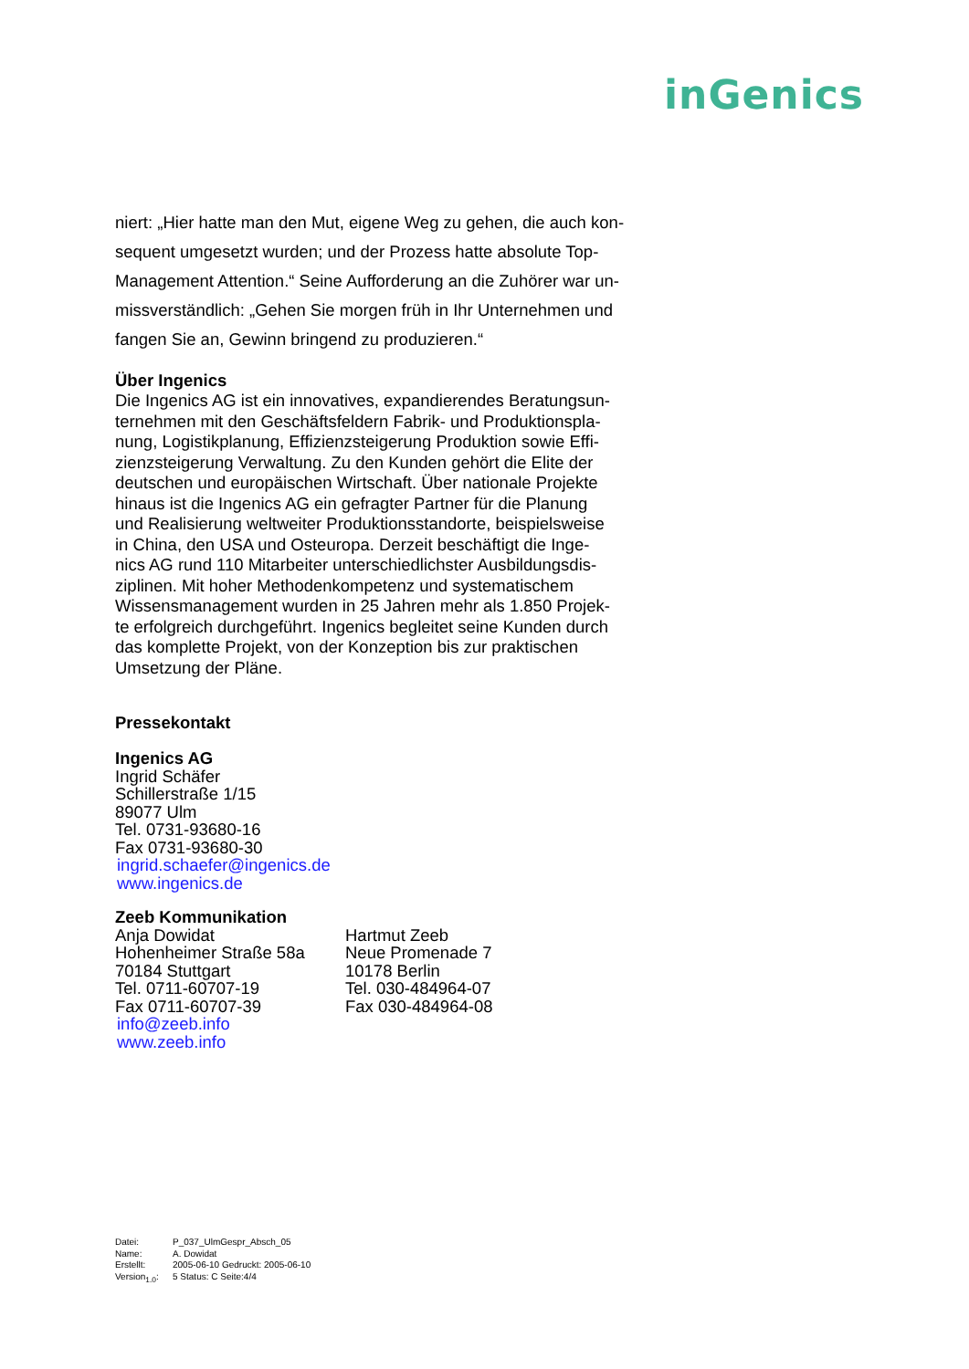inGenics
niert: „Hier hatte man den Mut, eigene Weg zu gehen, die auch kon-
sequent umgesetzt wurden; und der Prozess hatte absolute Top-
Management Attention.“ Seine Aufforderung an die Zuhörer war un-
missverständlich: „Gehen Sie morgen früh in Ihr Unternehmen und
fangen Sie an, Gewinn bringend zu produzieren.“
Über Ingenics
Die Ingenics AG ist ein innovatives, expandierendes Beratungsun-
ternehmen mit den Geschäftsfeldern Fabrik- und Produktionspla-
nung, Logistikplanung, Effizienzsteigerung Produktion sowie Effi-
zienzsteigerung Verwaltung. Zu den Kunden gehört die Elite der
deutschen und europäischen Wirtschaft. Über nationale Projekte
hinaus ist die Ingenics AG ein gefragter Partner für die Planung
und Realisierung weltweiter Produktionsstandorte, beispielsweise
in China, den USA und Osteuropa. Derzeit beschäftigt die Inge-
nics AG rund 110 Mitarbeiter unterschiedlichster Ausbildungsdis-
ziplinen. Mit hoher Methodenkompetenz und systematischem
Wissensmanagement wurden in 25 Jahren mehr als 1.850 Projek-
te erfolgreich durchgeführt. Ingenics begleitet seine Kunden durch
das komplette Projekt, von der Konzeption bis zur praktischen
Umsetzung der Pläne.
Pressekontakt
Ingenics AG
Ingrid Schäfer
Schillerstraße 1/15
89077 Ulm
Tel. 0731-93680-16
Fax 0731-93680-30
ingrid.schaefer@ingenics.de
www.ingenics.de
Zeeb Kommunikation
Anja Dowidat
Hohenheimer Straße 58a
70184 Stuttgart
Tel. 0711-60707-19
Fax 0711-60707-39
info@zeeb.info
www.zeeb.info
Hartmut Zeeb
Neue Promenade 7
10178 Berlin
Tel. 030-484964-07
Fax 030-484964-08
Datei: P_037_UlmGespr_Absch_05
Name: A. Dowidat
Erstellt: 2005-06-10 Gedruckt: 2005-06-10
Version<sub>1.0</sub>: 5 Status: C Seite:4/4